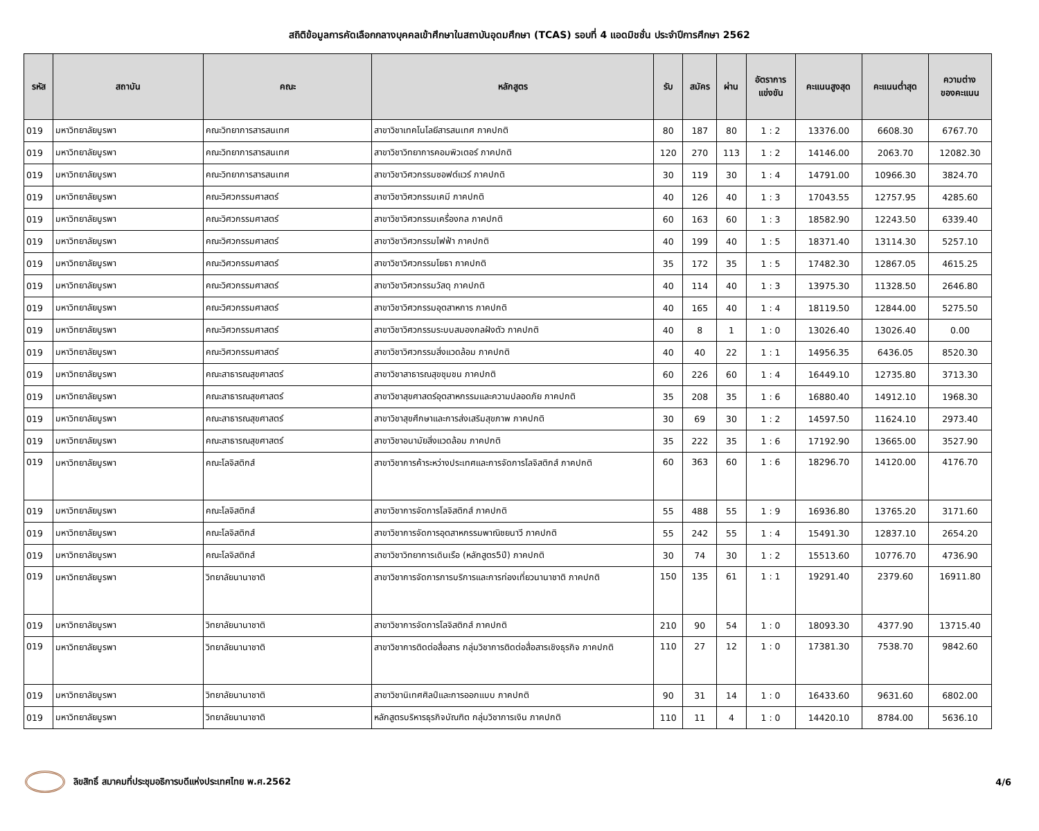สถิติข้อมูลการคัดเลือกกลางบุคคลเข้าศึกษาในสถาบันอุดมศึกษา (TCAS) รอบที่ 4 แอดมิชชั่น ประจำปีการศึกษา 2562
| รหัส | สถาบัน | คณะ | หลักสูตร | รับ | สมัคร | ผ่าน | อัตราการ แข่งขัน | คะแนนสูงสุด | คะแนนต่ำสุด | ความต่าง ของคะแนน |
| --- | --- | --- | --- | --- | --- | --- | --- | --- | --- | --- |
| 019 | มหาวิทยาลัยบูรพา | คณะวิทยาการสารสนเทศ | สาขาวิชาเทคโนโลยีสารสนเทศ ภาคปกติ | 80 | 187 | 80 | 1 : 2 | 13376.00 | 6608.30 | 6767.70 |
| 019 | มหาวิทยาลัยบูรพา | คณะวิทยาการสารสนเทศ | สาขาวิชาวิทยาการคอมพิวเตอร์ ภาคปกติ | 120 | 270 | 113 | 1 : 2 | 14146.00 | 2063.70 | 12082.30 |
| 019 | มหาวิทยาลัยบูรพา | คณะวิทยาการสารสนเทศ | สาขาวิชาวิศวกรรมซอฟต์แวร์ ภาคปกติ | 30 | 119 | 30 | 1 : 4 | 14791.00 | 10966.30 | 3824.70 |
| 019 | มหาวิทยาลัยบูรพา | คณะวิศวกรรมศาสตร์ | สาขาวิชาวิศวกรรมเคมี ภาคปกติ | 40 | 126 | 40 | 1 : 3 | 17043.55 | 12757.95 | 4285.60 |
| 019 | มหาวิทยาลัยบูรพา | คณะวิศวกรรมศาสตร์ | สาขาวิชาวิศวกรรมเครื่องกล ภาคปกติ | 60 | 163 | 60 | 1 : 3 | 18582.90 | 12243.50 | 6339.40 |
| 019 | มหาวิทยาลัยบูรพา | คณะวิศวกรรมศาสตร์ | สาขาวิชาวิศวกรรมไฟฟ้า ภาคปกติ | 40 | 199 | 40 | 1 : 5 | 18371.40 | 13114.30 | 5257.10 |
| 019 | มหาวิทยาลัยบูรพา | คณะวิศวกรรมศาสตร์ | สาขาวิชาวิศวกรรมโยธา ภาคปกติ | 35 | 172 | 35 | 1 : 5 | 17482.30 | 12867.05 | 4615.25 |
| 019 | มหาวิทยาลัยบูรพา | คณะวิศวกรรมศาสตร์ | สาขาวิชาวิศวกรรมวัสดุ ภาคปกติ | 40 | 114 | 40 | 1 : 3 | 13975.30 | 11328.50 | 2646.80 |
| 019 | มหาวิทยาลัยบูรพา | คณะวิศวกรรมศาสตร์ | สาขาวิชาวิศวกรรมอุตสาหการ ภาคปกติ | 40 | 165 | 40 | 1 : 4 | 18119.50 | 12844.00 | 5275.50 |
| 019 | มหาวิทยาลัยบูรพา | คณะวิศวกรรมศาสตร์ | สาขาวิชาวิศวกรรมระบบสมองกลฝังตัว ภาคปกติ | 40 | 8 | 1 | 1 : 0 | 13026.40 | 13026.40 | 0.00 |
| 019 | มหาวิทยาลัยบูรพา | คณะวิศวกรรมศาสตร์ | สาขาวิชาวิศวกรรมสิ่งแวดล้อม ภาคปกติ | 40 | 40 | 22 | 1 : 1 | 14956.35 | 6436.05 | 8520.30 |
| 019 | มหาวิทยาลัยบูรพา | คณะสาธารณสุขศาสตร์ | สาขาวิชาสาธารณสุขชุมชน ภาคปกติ | 60 | 226 | 60 | 1 : 4 | 16449.10 | 12735.80 | 3713.30 |
| 019 | มหาวิทยาลัยบูรพา | คณะสาธารณสุขศาสตร์ | สาขาวิชาสุขศาสตร์อุตสาหกรรมและความปลอดภัย ภาคปกติ | 35 | 208 | 35 | 1 : 6 | 16880.40 | 14912.10 | 1968.30 |
| 019 | มหาวิทยาลัยบูรพา | คณะสาธารณสุขศาสตร์ | สาขาวิชาสุขศึกษาและการส่งเสริมสุขภาพ ภาคปกติ | 30 | 69 | 30 | 1 : 2 | 14597.50 | 11624.10 | 2973.40 |
| 019 | มหาวิทยาลัยบูรพา | คณะสาธารณสุขศาสตร์ | สาขาวิชาอนามัยสิ่งแวดล้อม ภาคปกติ | 35 | 222 | 35 | 1 : 6 | 17192.90 | 13665.00 | 3527.90 |
| 019 | มหาวิทยาลัยบูรพา | คณะโลจิสติกส์ | สาขาวิชาการค้าระหว่างประเทศและการจัดการโลจิสติกส์ ภาคปกติ | 60 | 363 | 60 | 1 : 6 | 18296.70 | 14120.00 | 4176.70 |
| 019 | มหาวิทยาลัยบูรพา | คณะโลจิสติกส์ | สาขาวิชาการจัดการโลจิสติกส์ ภาคปกติ | 55 | 488 | 55 | 1 : 9 | 16936.80 | 13765.20 | 3171.60 |
| 019 | มหาวิทยาลัยบูรพา | คณะโลจิสติกส์ | สาขาวิชาการจัดการอุตสาหกรรมพาณิชยนาวี ภาคปกติ | 55 | 242 | 55 | 1 : 4 | 15491.30 | 12837.10 | 2654.20 |
| 019 | มหาวิทยาลัยบูรพา | คณะโลจิสติกส์ | สาขาวิชาวิทยาการเดินเรือ (หลักสูตร5ปี) ภาคปกติ | 30 | 74 | 30 | 1 : 2 | 15513.60 | 10776.70 | 4736.90 |
| 019 | มหาวิทยาลัยบูรพา | วิทยาลัยนานาชาติ | สาขาวิชาการจัดการการบริการและการท่องเที่ยวนานาชาติ ภาคปกติ | 150 | 135 | 61 | 1 : 1 | 19291.40 | 2379.60 | 16911.80 |
| 019 | มหาวิทยาลัยบูรพา | วิทยาลัยนานาชาติ | สาขาวิชาการจัดการโลจิสติกส์ ภาคปกติ | 210 | 90 | 54 | 1 : 0 | 18093.30 | 4377.90 | 13715.40 |
| 019 | มหาวิทยาลัยบูรพา | วิทยาลัยนานาชาติ | สาขาวิชาการติดต่อสื่อสาร กลุ่มวิชาการติดต่อสื่อสารเชิงธุรกิจ ภาคปกติ | 110 | 27 | 12 | 1 : 0 | 17381.30 | 7538.70 | 9842.60 |
| 019 | มหาวิทยาลัยบูรพา | วิทยาลัยนานาชาติ | สาขาวิชานิเทศศิลป์และการออกแบบ ภาคปกติ | 90 | 31 | 14 | 1 : 0 | 16433.60 | 9631.60 | 6802.00 |
| 019 | มหาวิทยาลัยบูรพา | วิทยาลัยนานาชาติ | หลักสูตรบริหารธุรกิจบัณฑิต กลุ่มวิชาการเงิน ภาคปกติ | 110 | 11 | 4 | 1 : 0 | 14420.10 | 8784.00 | 5636.10 |
ลิขสิทธิ์ สมาคมที่ประชุมอธิการบดีแห่งประเทศไทย พ.ศ.2562
4/6